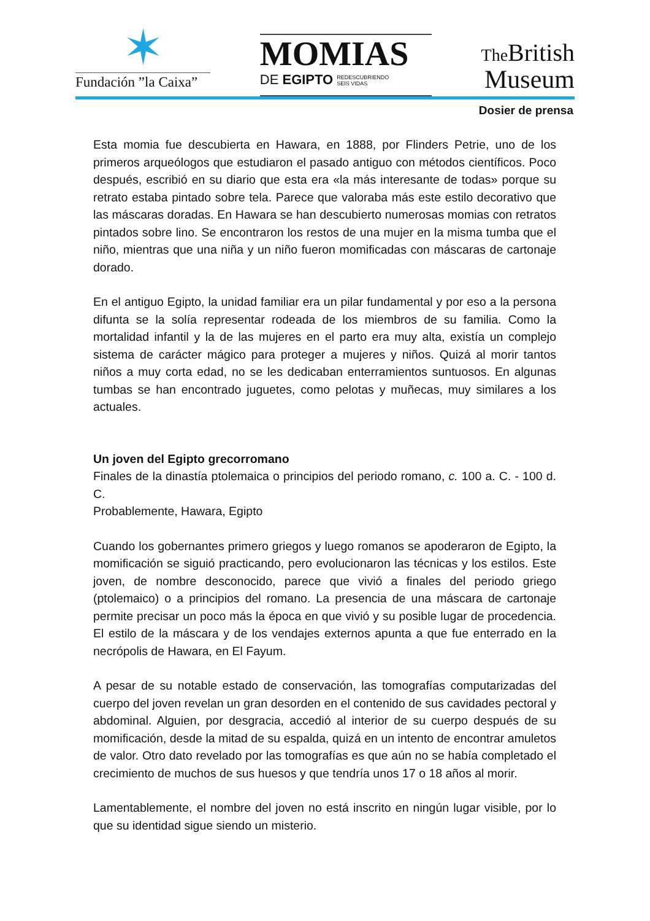✶
Fundación ”la Caixa”
MOMIAS
DE EGIPTO REDESCUBRIENDO
SEIS VIDAS
The British
Museum
Dosier de prensa
Esta momia fue descubierta en Hawara, en 1888, por Flinders Petrie, uno de los primeros arqueólogos que estudiaron el pasado antiguo con métodos científicos. Poco después, escribió en su diario que esta era «la más interesante de todas» porque su retrato estaba pintado sobre tela. Parece que valoraba más este estilo decorativo que las máscaras doradas. En Hawara se han descubierto numerosas momias con retratos pintados sobre lino. Se encontraron los restos de una mujer en la misma tumba que el niño, mientras que una niña y un niño fueron momificadas con máscaras de cartonaje dorado.
En el antiguo Egipto, la unidad familiar era un pilar fundamental y por eso a la persona difunta se la solía representar rodeada de los miembros de su familia. Como la mortalidad infantil y la de las mujeres en el parto era muy alta, existía un complejo sistema de carácter mágico para proteger a mujeres y niños. Quizá al morir tantos niños a muy corta edad, no se les dedicaban enterramientos suntuosos. En algunas tumbas se han encontrado juguetes, como pelotas y muñecas, muy similares a los actuales.
Un joven del Egipto grecorromano
Finales de la dinastía ptolemaica o principios del periodo romano, c. 100 a. C. - 100 d. C.
Probablemente, Hawara, Egipto
Cuando los gobernantes primero griegos y luego romanos se apoderaron de Egipto, la momificación se siguió practicando, pero evolucionaron las técnicas y los estilos. Este joven, de nombre desconocido, parece que vivió a finales del periodo griego (ptolemaico) o a principios del romano. La presencia de una máscara de cartonaje permite precisar un poco más la época en que vivió y su posible lugar de procedencia. El estilo de la máscara y de los vendajes externos apunta a que fue enterrado en la necrópolis de Hawara, en El Fayum.
A pesar de su notable estado de conservación, las tomografías computarizadas del cuerpo del joven revelan un gran desorden en el contenido de sus cavidades pectoral y abdominal. Alguien, por desgracia, accedió al interior de su cuerpo después de su momificación, desde la mitad de su espalda, quizá en un intento de encontrar amuletos de valor. Otro dato revelado por las tomografías es que aún no se había completado el crecimiento de muchos de sus huesos y que tendría unos 17 o 18 años al morir.
Lamentablemente, el nombre del joven no está inscrito en ningún lugar visible, por lo que su identidad sigue siendo un misterio.